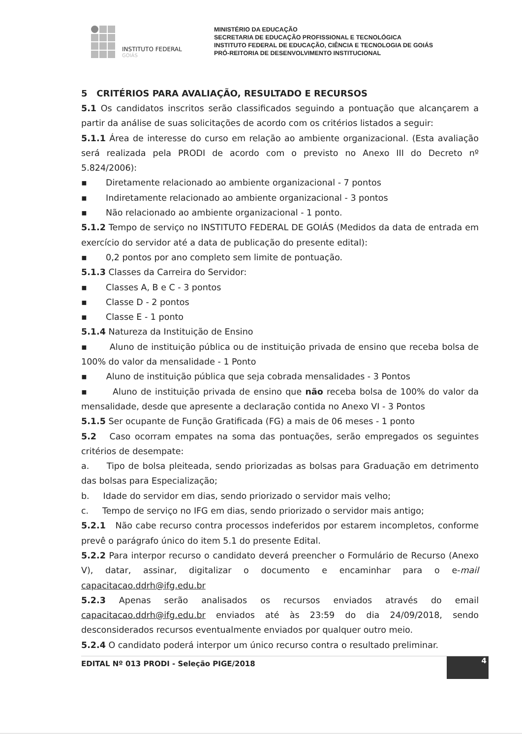INSTITUTO FEDERAL
GOIÁS
MINISTÉRIO DA EDUCAÇÃO
SECRETARIA DE EDUCAÇÃO PROFISSIONAL E TECNOLÓGICA
INSTITUTO FEDERAL DE EDUCAÇÃO, CIÊNCIA E TECNOLOGIA DE GOIÁS
PRÓ-REITORIA DE DESENVOLVIMENTO INSTITUCIONAL
5 CRITÉRIOS PARA AVALIAÇÃO, RESULTADO E RECURSOS
5.1 Os candidatos inscritos serão classificados seguindo a pontuação que alcançarem a partir da análise de suas solicitações de acordo com os critérios listados a seguir:
5.1.1 Área de interesse do curso em relação ao ambiente organizacional. (Esta avaliação será realizada pela PRODI de acordo com o previsto no Anexo III do Decreto nº 5.824/2006):
▪ Diretamente relacionado ao ambiente organizacional - 7 pontos
▪ Indiretamente relacionado ao ambiente organizacional - 3 pontos
▪ Não relacionado ao ambiente organizacional - 1 ponto.
5.1.2 Tempo de serviço no INSTITUTO FEDERAL DE GOIÁS (Medidos da data de entrada em exercício do servidor até a data de publicação do presente edital):
▪ 0,2 pontos por ano completo sem limite de pontuação.
5.1.3 Classes da Carreira do Servidor:
▪ Classes A, B e C - 3 pontos
▪ Classe D - 2 pontos
▪ Classe E - 1 ponto
5.1.4 Natureza da Instituição de Ensino
▪ Aluno de instituição pública ou de instituição privada de ensino que receba bolsa de 100% do valor da mensalidade - 1 Ponto
▪ Aluno de instituição pública que seja cobrada mensalidades - 3 Pontos
▪ Aluno de instituição privada de ensino que não receba bolsa de 100% do valor da mensalidade, desde que apresente a declaração contida no Anexo VI - 3 Pontos
5.1.5 Ser ocupante de Função Gratificada (FG) a mais de 06 meses - 1 ponto
5.2 Caso ocorram empates na soma das pontuações, serão empregados os seguintes critérios de desempate:
a. Tipo de bolsa pleiteada, sendo priorizadas as bolsas para Graduação em detrimento das bolsas para Especialização;
b. Idade do servidor em dias, sendo priorizado o servidor mais velho;
c. Tempo de serviço no IFG em dias, sendo priorizado o servidor mais antigo;
5.2.1 Não cabe recurso contra processos indeferidos por estarem incompletos, conforme prevê o parágrafo único do item 5.1 do presente Edital.
5.2.2 Para interpor recurso o candidato deverá preencher o Formulário de Recurso (Anexo V), datar, assinar, digitalizar o documento e encaminhar para o e-mail capacitacao.ddrh@ifg.edu.br
5.2.3 Apenas serão analisados os recursos enviados através do email capacitacao.ddrh@ifg.edu.br enviados até às 23:59 do dia 24/09/2018, sendo desconsiderados recursos eventualmente enviados por qualquer outro meio.
5.2.4 O candidato poderá interpor um único recurso contra o resultado preliminar.
EDITAL Nº 013 PRODI - Seleção PIGE/2018
4